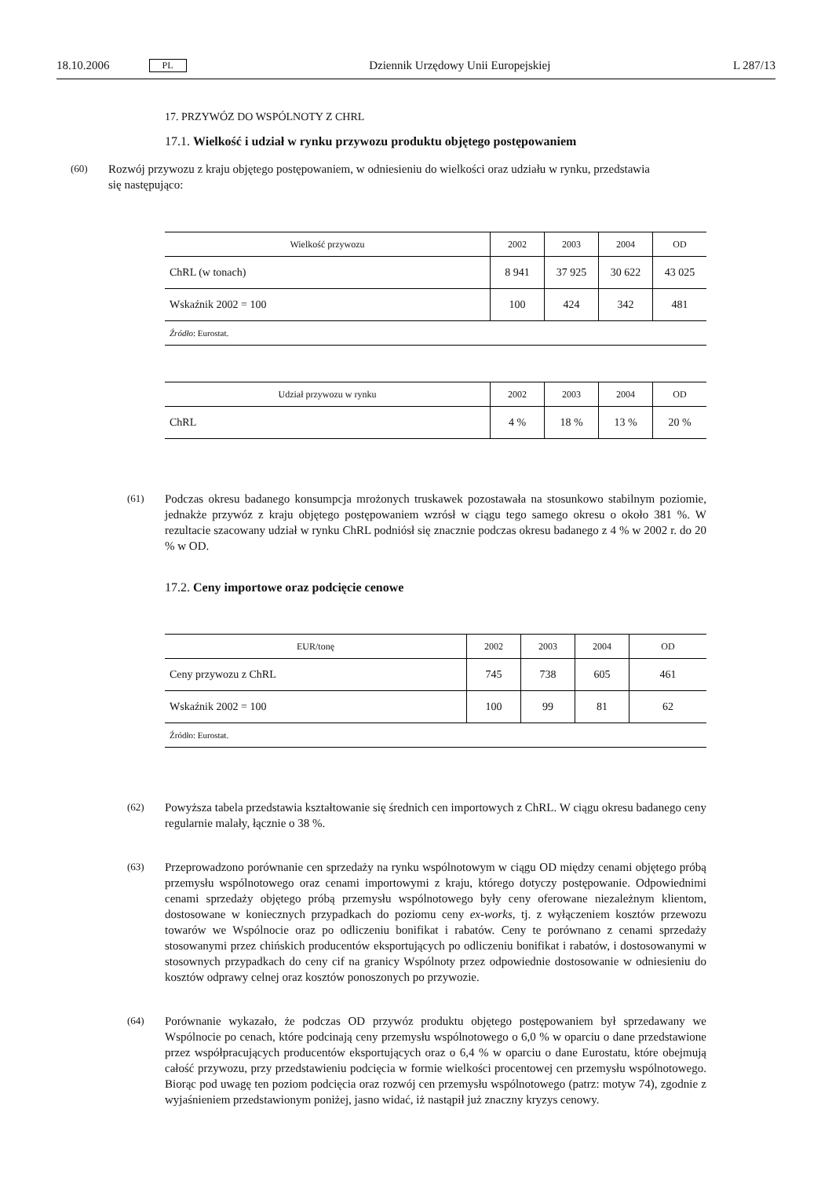18.10.2006 PL Dziennik Urzędowy Unii Europejskiej L 287/13
17. PRZYWÓZ DO WSPÓLNOTY Z CHRL
17.1. Wielkość i udział w rynku przywozu produktu objętego postępowaniem
(60)
Rozwój przywozu z kraju objętego postępowaniem, w odniesieniu do wielkości oraz udziału w rynku, przedstawia się następująco:
| Wielkość przywozu | 2002 | 2003 | 2004 | OD |
| --- | --- | --- | --- | --- |
| ChRL (w tonach) | 8 941 | 37 925 | 30 622 | 43 025 |
| Wskaźnik 2002 = 100 | 100 | 424 | 342 | 481 |
| Źródło : Eurostat. | | | | |
| Udział przywozu w rynku | 2002 | 2003 | 2004 | OD |
| --- | --- | --- | --- | --- |
| ChRL | 4 % | 18 % | 13 % | 20 % |
(61)
Podczas okresu badanego konsumpcja mrożonych truskawek pozostawała na stosunkowo stabilnym poziomie, jednakże przywóz z kraju objętego postępowaniem wzrósł w ciągu tego samego okresu o około 381 %. W rezultacie szacowany udział w rynku ChRL podniósł się znacznie podczas okresu badanego z 4 % w 2002 r. do 20 % w OD.
17.2. Ceny importowe oraz podcięcie cenowe
| EUR/tonę | 2002 | 2003 | 2004 | OD |
| --- | --- | --- | --- | --- |
| Ceny przywozu z ChRL | 745 | 738 | 605 | 461 |
| Wskaźnik 2002 = 100 | 100 | 99 | 81 | 62 |
| Źródło: Eurostat. | | | | |
(62)
Powyższa tabela przedstawia kształtowanie się średnich cen importowych z ChRL. W ciągu okresu badanego ceny regularnie malały, łącznie o 38 %.
(63)
Przeprowadzono porównanie cen sprzedaży na rynku wspólnotowym w ciągu OD między cenami objętego próbą przemysłu wspólnotowego oraz cenami importowymi z kraju, którego dotyczy postępowanie. Odpowiednimi cenami sprzedaży objętego próbą przemysłu wspólnotowego były ceny oferowane niezależnym klientom, dostosowane w koniecznych przypadkach do poziomu ceny ex-works, tj. z wyłączeniem kosztów przewozu towarów we Wspólnocie oraz po odliczeniu bonifikat i rabatów. Ceny te porównano z cenami sprzedaży stosowanymi przez chińskich producentów eksportujących po odliczeniu bonifikat i rabatów, i dostosowanymi w stosownych przypadkach do ceny cif na granicy Wspólnoty przez odpowiednie dostosowanie w odniesieniu do kosztów odprawy celnej oraz kosztów ponoszonych po przywozie.
(64)
Porównanie wykazało, że podczas OD przywóz produktu objętego postępowaniem był sprzedawany we Wspólnocie po cenach, które podcinają ceny przemysłu wspólnotowego o 6,0 % w oparciu o dane przedstawione przez współpracujących producentów eksportujących oraz o 6,4 % w oparciu o dane Eurostatu, które obejmują całość przywozu, przy przedstawieniu podcięcia w formie wielkości procentowej cen przemysłu wspólnotowego. Biorąc pod uwagę ten poziom podcięcia oraz rozwój cen przemysłu wspólnotowego (patrz: motyw 74), zgodnie z wyjaśnieniem przedstawionym poniżej, jasno widać, iż nastąpił już znaczny kryzys cenowy.